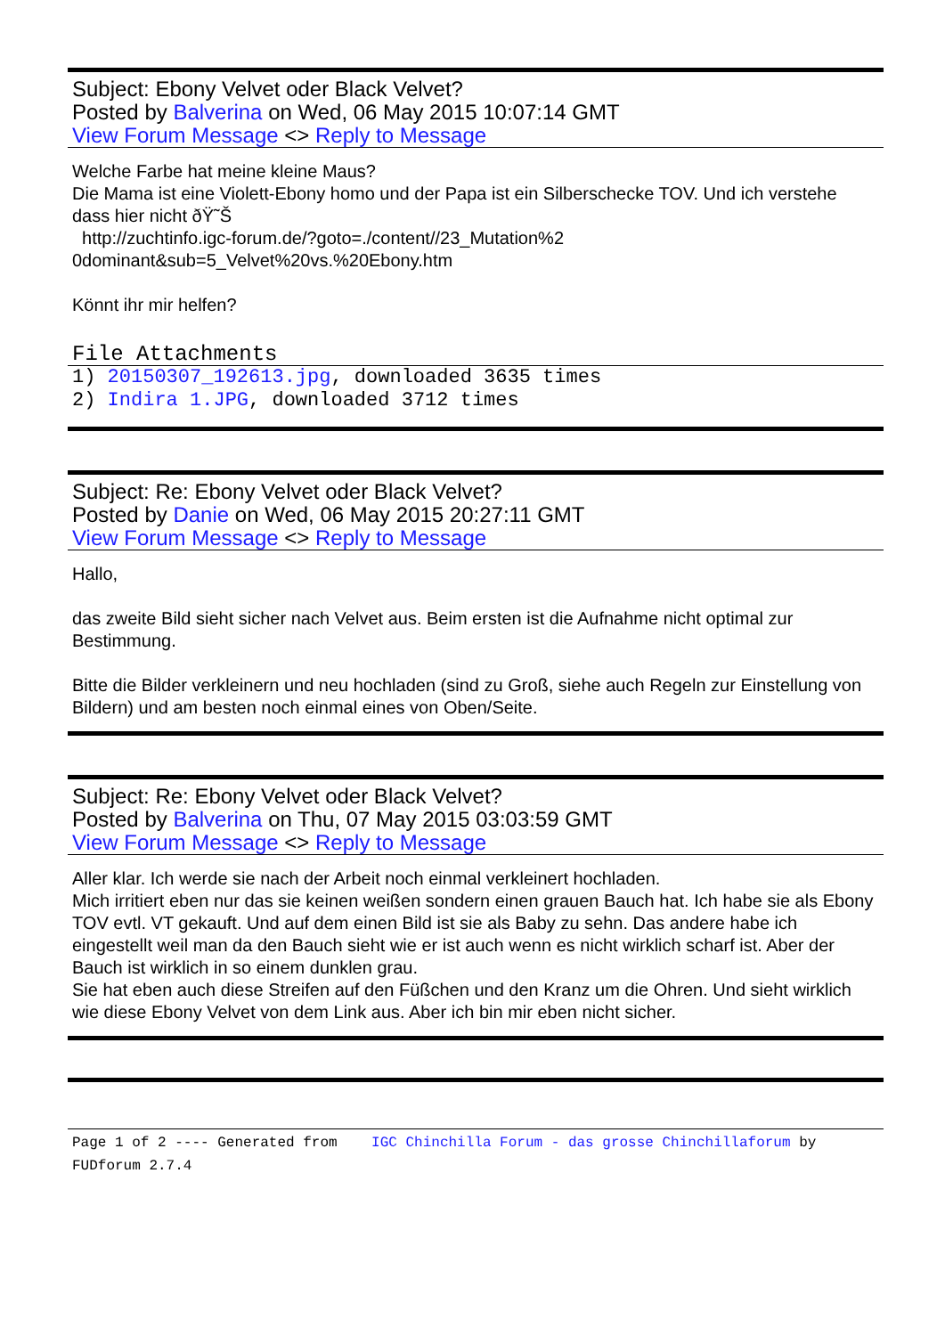Subject: Ebony Velvet oder Black Velvet?
Posted by Balverina on Wed, 06 May 2015 10:07:14 GMT
View Forum Message <> Reply to Message
Welche Farbe hat meine kleine Maus?
Die Mama ist eine Violett-Ebony homo und der Papa ist ein Silberschecke TOV. Und ich verstehe dass hier nicht ðŸ˜Š
http://zuchtinfo.igc-forum.de/?goto=./content//23_Mutation%2
0dominant&sub=5_Velvet%20vs.%20Ebony.htm
Könnt ihr mir helfen?
File Attachments
1) 20150307_192613.jpg, downloaded 3635 times
2) Indira 1.JPG, downloaded 3712 times
Subject: Re: Ebony Velvet oder Black Velvet?
Posted by Danie on Wed, 06 May 2015 20:27:11 GMT
View Forum Message <> Reply to Message
Hallo,
das zweite Bild sieht sicher nach Velvet aus. Beim ersten ist die Aufnahme nicht optimal zur Bestimmung.
Bitte die Bilder verkleinern und neu hochladen (sind zu Groß, siehe auch Regeln zur Einstellung von Bildern) und am besten noch einmal eines von Oben/Seite.
Subject: Re: Ebony Velvet oder Black Velvet?
Posted by Balverina on Thu, 07 May 2015 03:03:59 GMT
View Forum Message <> Reply to Message
Aller klar. Ich werde sie nach der Arbeit noch einmal verkleinert hochladen.
Mich irritiert eben nur das sie keinen weißen sondern einen grauen Bauch hat. Ich habe sie als Ebony TOV evtl. VT gekauft. Und auf dem einen Bild ist sie als Baby zu sehn. Das andere habe ich eingestellt weil man da den Bauch sieht wie er ist auch wenn es nicht wirklich scharf ist. Aber der Bauch ist wirklich in so einem dunklen grau.
Sie hat eben auch diese Streifen auf den Füßchen und den Kranz um die Ohren. Und sieht wirklich wie diese Ebony Velvet von dem Link aus. Aber ich bin mir eben nicht sicher.
Page 1 of 2 ---- Generated from IGC Chinchilla Forum - das grosse Chinchillaforum by FUDforum 2.7.4